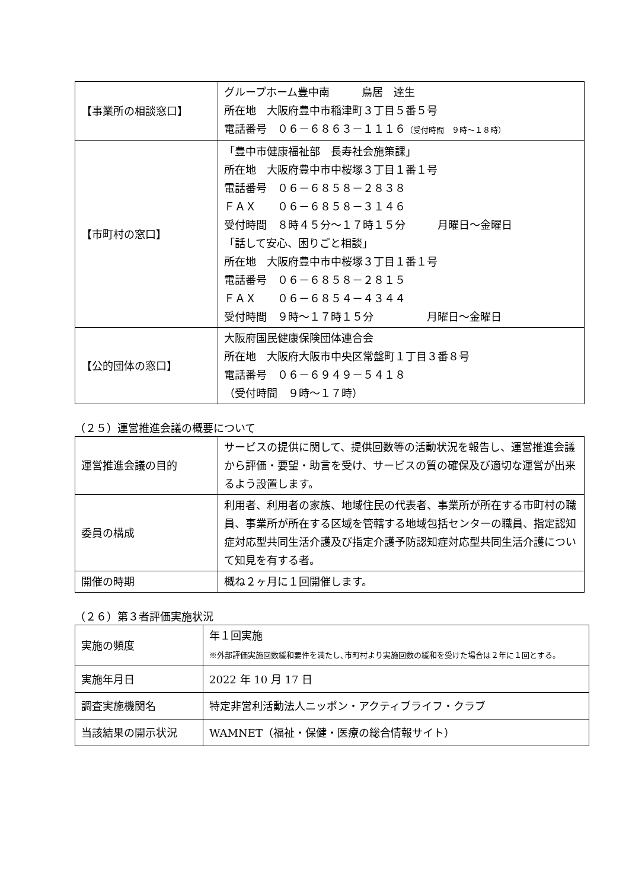| 【事業所の相談窓口】 | グループホーム豊中南 鳥居 達生 所在地 大阪府豊中市稲津町３丁目５番５号 電話番号 ０６－６８６３－１１１６ （受付時間 ９時～１８時） |
| 【市町村の窓口】 | 「豊中市健康福祉部 長寿社会施策課」 所在地 大阪府豊中市中桜塚３丁目１番１号 電話番号 ０６－６８５８－２８３８ ＦＡＸ ０６－６８５８－３１４６ 受付時間 ８時４５分～１７時１５分 月曜日～金曜日 「話して安心、困りごと相談」 所在地 大阪府豊中市中桜塚３丁目１番１号 電話番号 ０６－６８５８－２８１５ ＦＡＸ ０６－６８５４－４３４４ 受付時間 ９時～１７時１５分 月曜日～金曜日 |
| 【公的団体の窓口】 | 大阪府国民健康保険団体連合会 所在地 大阪府大阪市中央区常盤町１丁目３番８号 電話番号 ０６－６９４９－５４１８ （受付時間 ９時～１７時） |
（２５）運営推進会議の概要について
| 運営推進会議の目的 | サービスの提供に関して、提供回数等の活動状況を報告し、運営推進会議から評価・要望・助言を受け、サービスの質の確保及び適切な運営が出来るよう設置します。 |
| 委員の構成 | 利用者、利用者の家族、地域住民の代表者、事業所が所在する市町村の職員、事業所が所在する区域を管轄する地域包括センターの職員、指定認知症対応型共同生活介護及び指定介護予防認知症対応型共同生活介護について知見を有する者。 |
| 開催の時期 | 概ね２ヶ月に１回開催します。 |
（２６）第３者評価実施状況
| 実施の頻度 | 年１回実施 ※外部評価実施回数緩和要件を満たし､市町村より実施回数の緩和を受けた場合は２年に１回とする。 |
| 実施年月日 | 2022 年 10 月 17 日 |
| 調査実施機関名 | 特定非営利活動法人ニッポン・アクティブライフ・クラブ |
| 当該結果の開示状況 | WAMNET（福祉・保健・医療の総合情報サイト） |